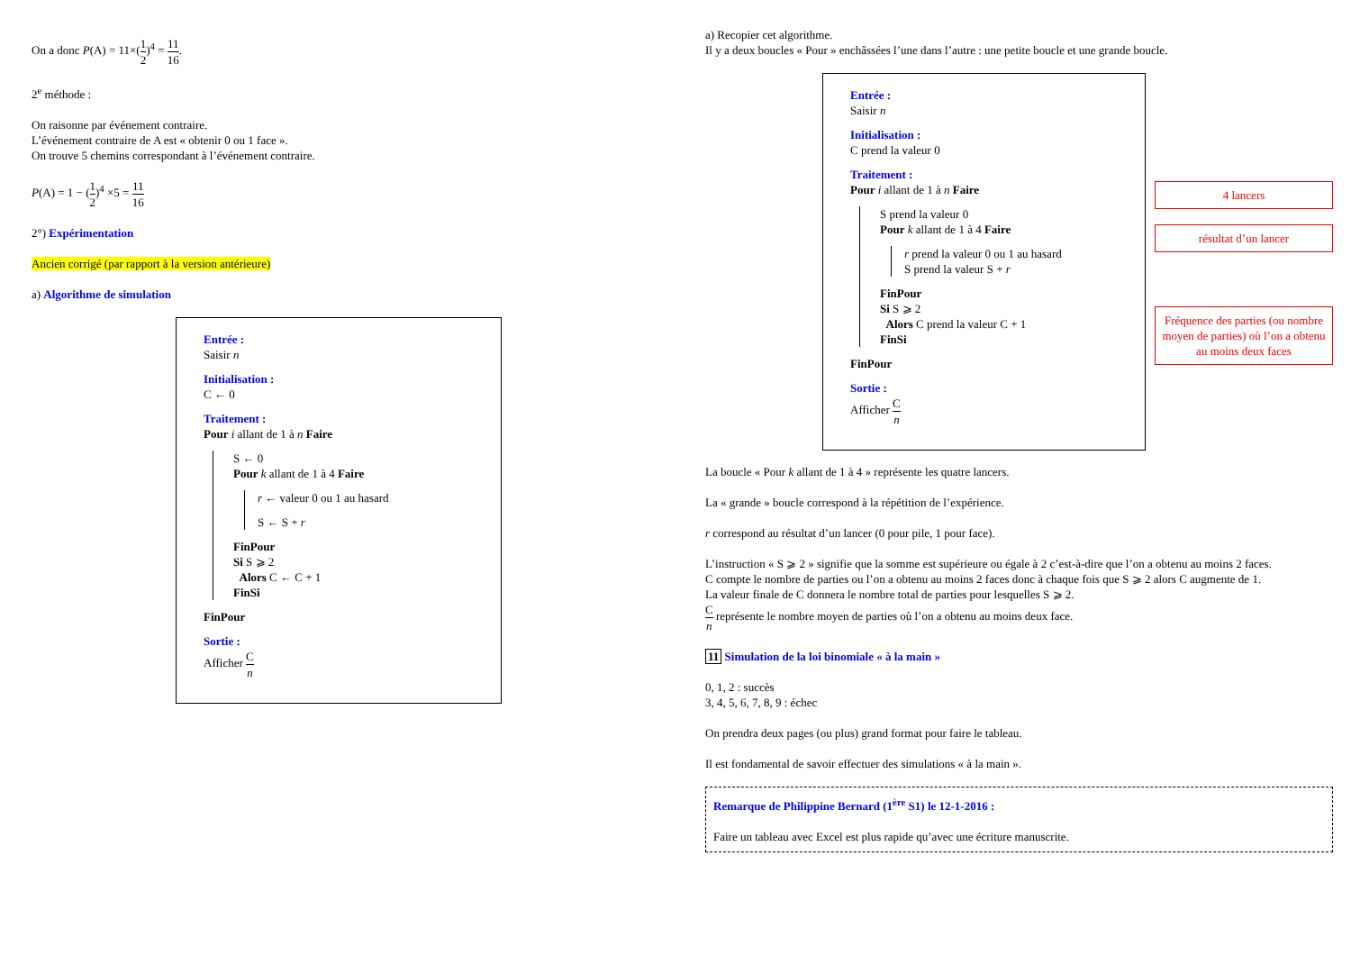On a donc P(A) = 11×(1 2)<sup>4</sup> = 11 16.
2<sup>e</sup> méthode :
On raisonne par événement contraire.
L’événement contraire de A est « obtenir 0 ou 1 face ».
On trouve 5 chemins correspondant à l’événement contraire.
P(A) = 1 − (1 2)<sup>4</sup> ×5 = 11 16
2°) Expérimentation
Ancien corrigé (par rapport à la version antérieure)
a) Algorithme de simulation
Entrée :
Saisir n
Initialisation :
C ← 0
Traitement :
Pour i allant de 1 à n Faire
S ← 0
Pour k allant de 1 à 4 Faire
r ← valeur 0 ou 1 au hasard
S ← S + r
FinPour
Si S ⩾ 2
Alors C ← C + 1
FinSi
FinPour
Sortie :
Afficher C n
a) Recopier cet algorithme.
Il y a deux boucles « Pour » enchâssées l’une dans l’autre : une petite boucle et une grande boucle.
Entrée :
Saisir n
Initialisation :
C prend la valeur 0
Traitement :
Pour i allant de 1 à n Faire
S prend la valeur 0
Pour k allant de 1 à 4 Faire
r prend la valeur 0 ou 1 au hasard
S prend la valeur S + r
FinPour
Si S ⩾ 2
Alors C prend la valeur C + 1
FinSi
FinPour
Sortie :
Afficher C n
4 lancers
résultat d’un lancer
Fréquence des parties (ou nombre moyen de parties) où l’on a obtenu au moins deux faces
La boucle « Pour k allant de 1 à 4 » représente les quatre lancers.
La « grande » boucle correspond à la répétition de l’expérience.
r correspond au résultat d’un lancer (0 pour pile, 1 pour face).
L’instruction « S ⩾ 2 » signifie que la somme est supérieure ou égale à 2 c’est-à-dire que l’on a obtenu au moins 2 faces.
C compte le nombre de parties ou l’on a obtenu au moins 2 faces donc à chaque fois que S ⩾ 2 alors C augmente de 1.
La valeur finale de C donnera le nombre total de parties pour lesquelles S ⩾ 2.
Cn représente le nombre moyen de parties où l’on a obtenu au moins deux face.
11 Simulation de la loi binomiale « à la main »
0, 1, 2 : succès
3, 4, 5, 6, 7, 8, 9 : échec
On prendra deux pages (ou plus) grand format pour faire le tableau.
Il est fondamental de savoir effectuer des simulations « à la main ».
Remarque de Philippine Bernard (1<sup>ère</sup> S1) le 12-1-2016 :
Faire un tableau avec Excel est plus rapide qu’avec une écriture manuscrite.